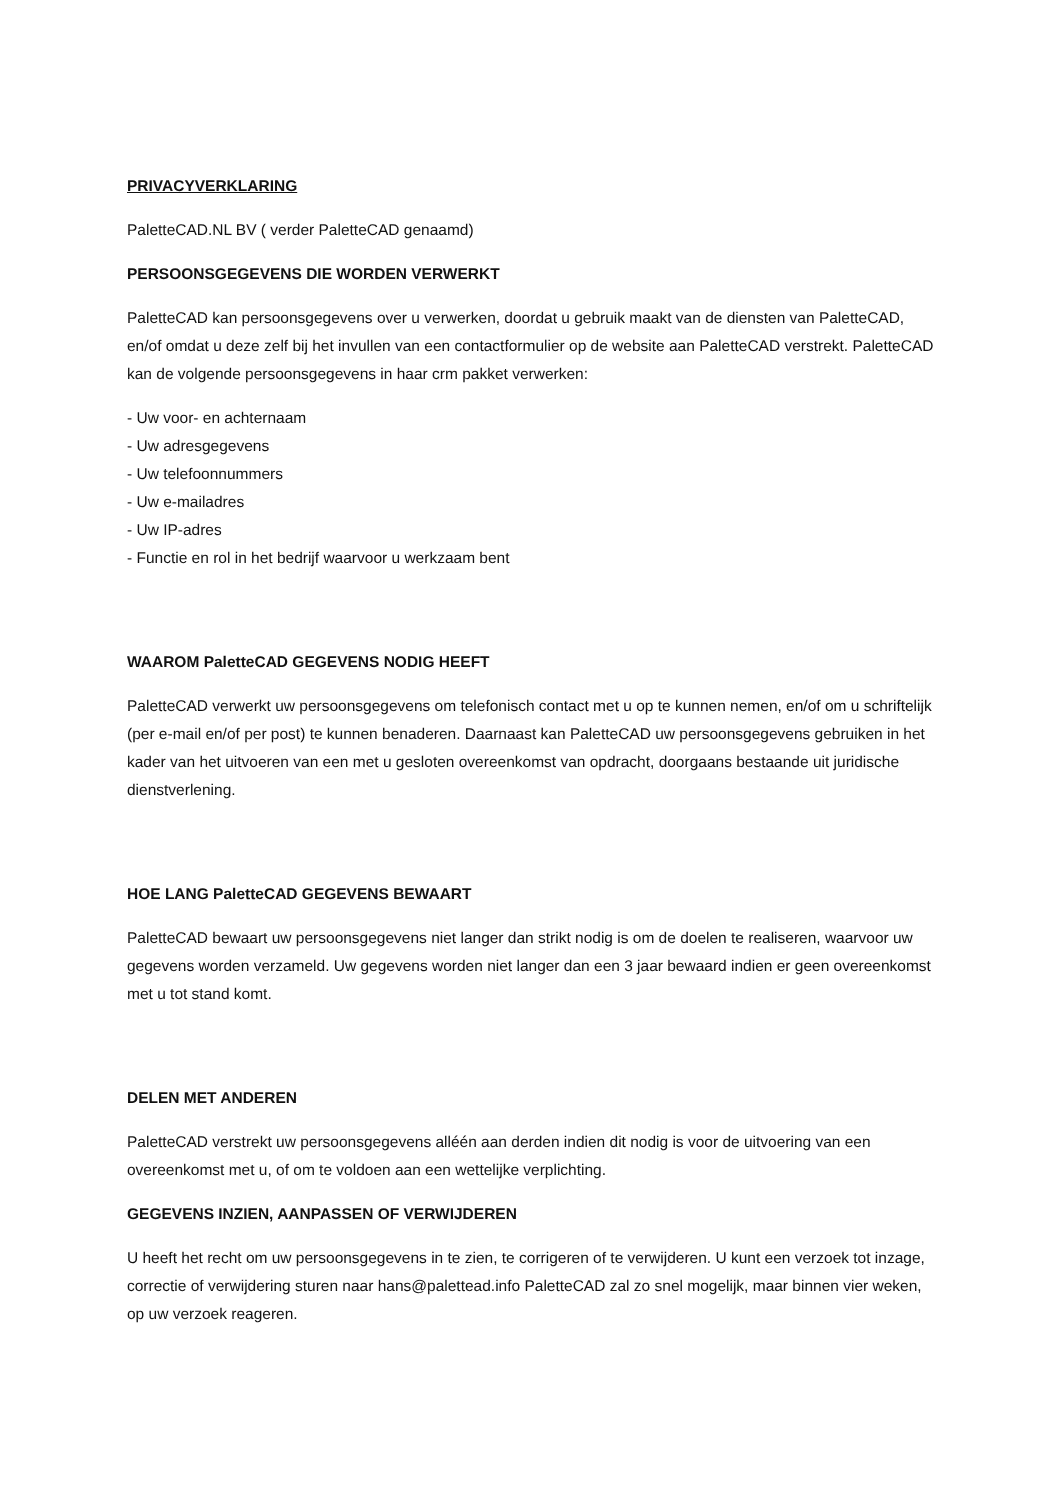PRIVACYVERKLARING
PaletteCAD.NL BV ( verder PaletteCAD genaamd)
PERSOONSGEGEVENS DIE WORDEN VERWERKT
PaletteCAD kan persoonsgegevens over u verwerken, doordat u gebruik maakt van de diensten van PaletteCAD, en/of omdat u deze zelf bij het invullen van een contactformulier op de website aan PaletteCAD verstrekt. PaletteCAD kan de volgende persoonsgegevens in haar crm pakket verwerken:
- Uw voor- en achternaam
- Uw adresgegevens
- Uw telefoonnummers
- Uw e-mailadres
- Uw IP-adres
- Functie en rol in het bedrijf waarvoor u werkzaam bent
WAAROM PaletteCAD GEGEVENS NODIG HEEFT
PaletteCAD verwerkt uw persoonsgegevens om telefonisch contact met u op te kunnen nemen, en/of om u schriftelijk (per e-mail en/of per post) te kunnen benaderen. Daarnaast kan PaletteCAD uw persoonsgegevens gebruiken in het kader van het uitvoeren van een met u gesloten overeenkomst van opdracht, doorgaans bestaande uit juridische dienstverlening.
HOE LANG PaletteCAD GEGEVENS BEWAART
PaletteCAD bewaart uw persoonsgegevens niet langer dan strikt nodig is om de doelen te realiseren, waarvoor uw gegevens worden verzameld. Uw gegevens worden niet langer dan een 3 jaar bewaard indien er geen overeenkomst met u tot stand komt.
DELEN MET ANDEREN
PaletteCAD verstrekt uw persoonsgegevens alléén aan derden indien dit nodig is voor de uitvoering van een overeenkomst met u, of om te voldoen aan een wettelijke verplichting.
GEGEVENS INZIEN, AANPASSEN OF VERWIJDEREN
U heeft het recht om uw persoonsgegevens in te zien, te corrigeren of te verwijderen. U kunt een verzoek tot inzage, correctie of verwijdering sturen naar hans@palettead.info PaletteCAD zal zo snel mogelijk, maar binnen vier weken, op uw verzoek reageren.